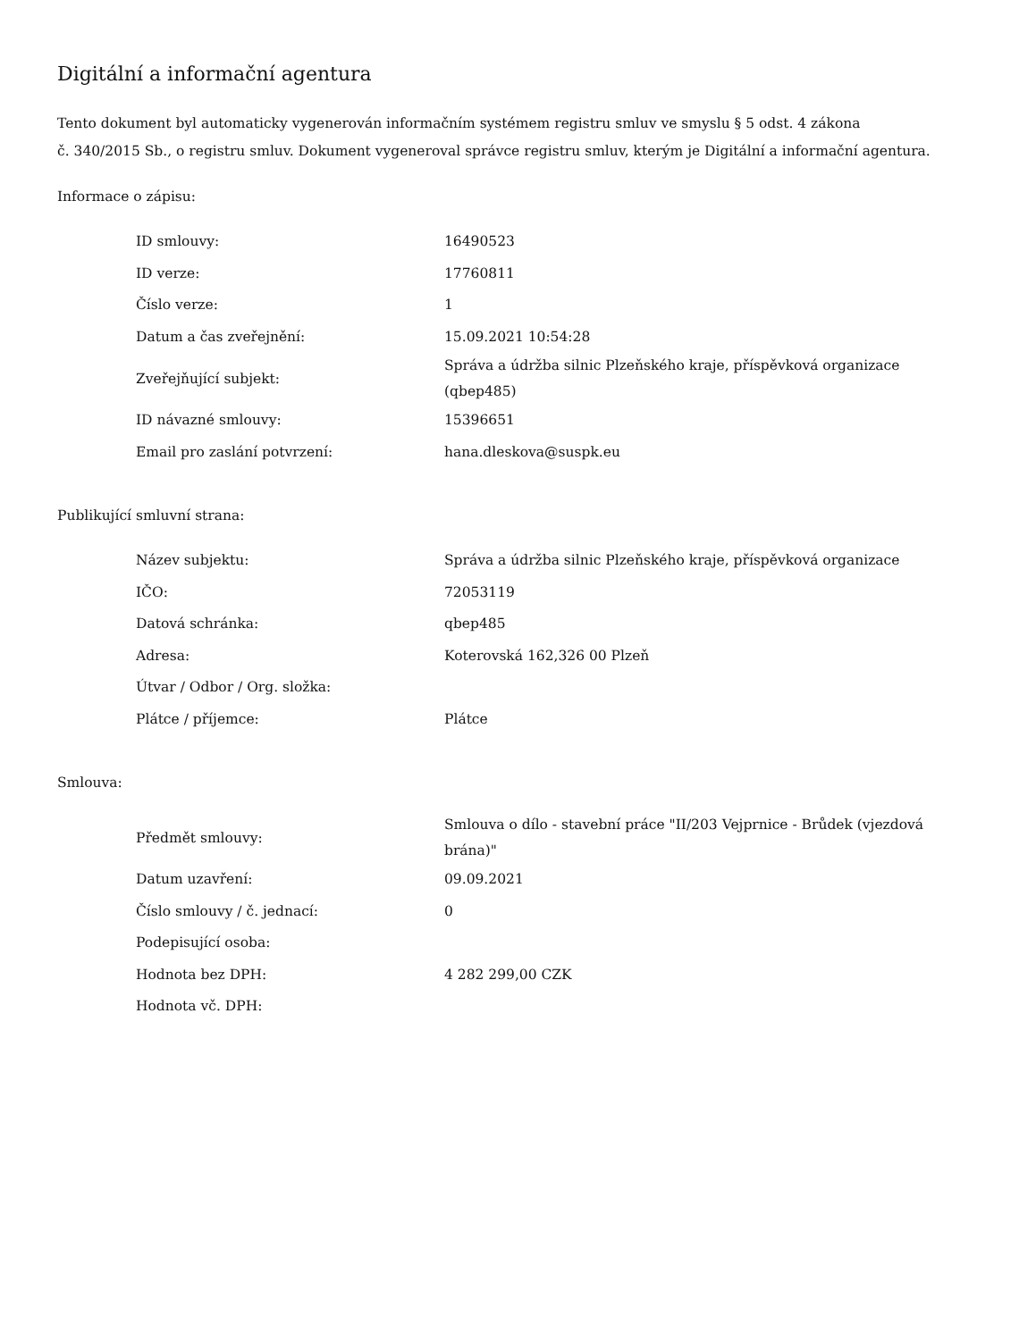Digitální a informační agentura
Tento dokument byl automaticky vygenerován informačním systémem registru smluv ve smyslu § 5 odst. 4 zákona
č. 340/2015 Sb., o registru smluv. Dokument vygeneroval správce registru smluv, kterým je Digitální a informační agentura.
Informace o zápisu:
| ID smlouvy: | 16490523 |
| ID verze: | 17760811 |
| Číslo verze: | 1 |
| Datum a čas zveřejnění: | 15.09.2021 10:54:28 |
| Zveřejňující subjekt: | Správa a údržba silnic Plzeňského kraje, příspěvková organizace (qbep485) |
| ID návazné smlouvy: | 15396651 |
| Email pro zaslání potvrzení: | hana.dleskova@suspk.eu |
Publikující smluvní strana:
| Název subjektu: | Správa a údržba silnic Plzeňského kraje, příspěvková organizace |
| IČO: | 72053119 |
| Datová schránka: | qbep485 |
| Adresa: | Koterovská 162,326 00 Plzeň |
| Útvar / Odbor / Org. složka: | |
| Plátce / příjemce: | Plátce |
Smlouva:
| Předmět smlouvy: | Smlouva o dílo - stavební práce "II/203 Vejprnice - Brůdek (vjezdová brána)" |
| Datum uzavření: | 09.09.2021 |
| Číslo smlouvy / č. jednací: | 0 |
| Podepisující osoba: | |
| Hodnota bez DPH: | 4 282 299,00 CZK |
| Hodnota vč. DPH: | |